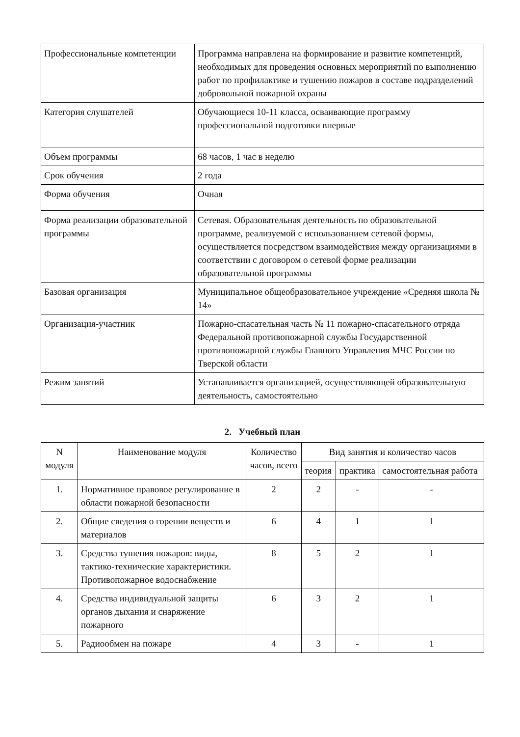| Профессиональные компетенции | Программа направлена на формирование и развитие компетенций, необходимых для проведения основных мероприятий по выполнению работ по профилактике и тушению пожаров в составе подразделений добровольной пожарной охраны |
| Категория слушателей | Обучающиеся 10-11 класса, осваивающие программу профессиональной подготовки впервые |
| Объем программы | 68 часов, 1 час в неделю |
| Срок обучения | 2 года |
| Форма обучения | Очная |
| Форма реализации образовательной программы | Сетевая. Образовательная деятельность по образовательной программе, реализуемой с использованием сетевой формы, осуществляется посредством взаимодействия между организациями в соответствии с договором о сетевой форме реализации образовательной программы |
| Базовая организация | Муниципальное общеобразовательное учреждение «Средняя школа № 14» |
| Организация-участник | Пожарно-спасательная часть № 11 пожарно-спасательного отряда Федеральной противопожарной службы Государственной противопожарной службы Главного Управления МЧС России по Тверской области |
| Режим занятий | Устанавливается организацией, осуществляющей образовательную деятельность, самостоятельно |
2. Учебный план
| N модуля | Наименование модуля | Количество часов, всего | Вид занятия и количество часов | | |
| | | | теория | практика | самостоятельная работа |
| 1. | Нормативное правовое регулирование в области пожарной безопасности | 2 | 2 | - | - |
| 2. | Общие сведения о горении веществ и материалов | 6 | 4 | 1 | 1 |
| 3. | Средства тушения пожаров: виды, тактико-технические характеристики. Противопожарное водоснабжение | 8 | 5 | 2 | 1 |
| 4. | Средства индивидуальной защиты органов дыхания и снаряжение пожарного | 6 | 3 | 2 | 1 |
| 5. | Радиообмен на пожаре | 4 | 3 | - | 1 |